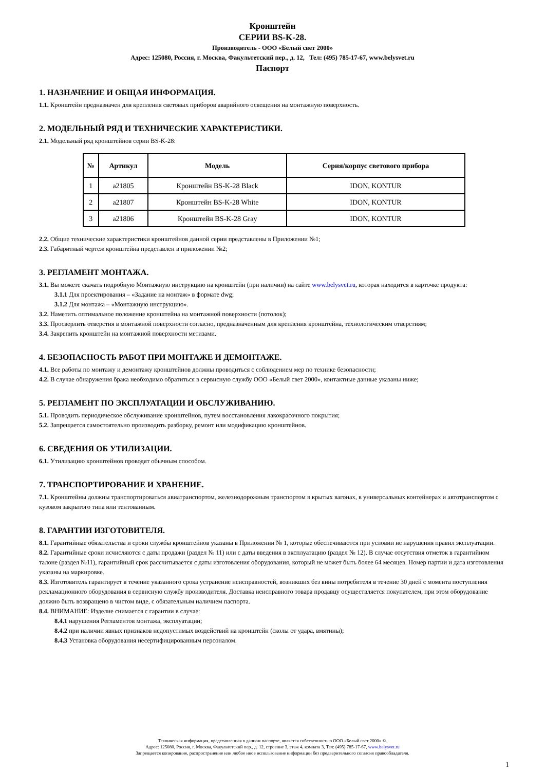Кронштейн
СЕРИИ BS-K-28.
Производитель - ООО «Белый свет 2000»
Адрес: 125080, Россия, г. Москва, Факультетский пер., д. 12, Тел: (495) 785-17-67, www.belysvet.ru
Паспорт
1. НАЗНАЧЕНИЕ И ОБЩАЯ ИНФОРМАЦИЯ.
1.1. Кронштейн предназначен для крепления световых приборов аварийного освещения на монтажную поверхность.
2. МОДЕЛЬНЫЙ РЯД И ТЕХНИЧЕСКИЕ ХАРАКТЕРИСТИКИ.
2.1. Модельный ряд кронштейнов серии BS-K-28:
| № | Артикул | Модель | Серия/корпус светового прибора |
| --- | --- | --- | --- |
| 1 | a21805 | Кронштейн BS-K-28 Black | IDON, KONTUR |
| 2 | a21807 | Кронштейн BS-K-28 White | IDON, KONTUR |
| 3 | a21806 | Кронштейн BS-K-28 Gray | IDON, KONTUR |
2.2. Общие технические характеристики кронштейнов данной серии представлены в Приложении №1;
2.3. Габаритный чертеж кронштейна представлен в приложении №2;
3. РЕГЛАМЕНТ МОНТАЖА.
3.1. Вы можете скачать подробную Монтажную инструкцию на кронштейн (при наличии) на сайте www.belysvet.ru, которая находится в карточке продукта:
3.1.1 Для проектирования – «Задание на монтаж» в формате dwg;
3.1.2 Для монтажа – «Монтажную инструкцию».
3.2. Наметить оптимальное положение кронштейна на монтажной поверхности (потолок);
3.3. Просверлить отверстия в монтажной поверхности согласно, предназначенным для крепления кронштейна, технологическим отверстиям;
3.4. Закрепить кронштейн на монтажной поверхности метизами.
4. БЕЗОПАСНОСТЬ РАБОТ ПРИ МОНТАЖЕ И ДЕМОНТАЖЕ.
4.1. Все работы по монтажу и демонтажу кронштейнов должны проводиться с соблюдением мер по технике безопасности;
4.2. В случае обнаружения брака необходимо обратиться в сервисную службу ООО «Белый свет 2000», контактные данные указаны ниже;
5. РЕГЛАМЕНТ ПО ЭКСПЛУАТАЦИИ И ОБСЛУЖИВАНИЮ.
5.1. Проводить периодическое обслуживание кронштейнов, путем восстановления лакокрасочного покрытия;
5.2. Запрещается самостоятельно производить разборку, ремонт или модификацию кронштейнов.
6. СВЕДЕНИЯ ОБ УТИЛИЗАЦИИ.
6.1. Утилизацию кронштейнов проводят обычным способом.
7. ТРАНСПОРТИРОВАНИЕ И ХРАНЕНИЕ.
7.1. Кронштейны должны транспортироваться авиатранспортом, железнодорожным транспортом в крытых вагонах, в универсальных контейнерах и автотранспортом с кузовом закрытого типа или тентованным.
8. ГАРАНТИИ ИЗГОТОВИТЕЛЯ.
8.1. Гарантийные обязательства и сроки службы кронштейнов указаны в Приложении № 1, которые обеспечиваются при условии не нарушения правил эксплуатации.
8.2. Гарантийные сроки исчисляются с даты продажи (раздел № 11) или с даты введения в эксплуатацию (раздел № 12). В случае отсутствия отметок в гарантийном талоне (раздел №11), гарантийный срок рассчитывается с даты изготовления оборудования, который не может быть более 64 месяцев. Номер партии и дата изготовления указаны на маркировке.
8.3. Изготовитель гарантирует в течение указанного срока устранение неисправностей, возникших без вины потребителя в течение 30 дней с момента поступления рекламационного оборудования в сервисную службу производителя. Доставка неисправного товара продавцу осуществляется покупателем, при этом оборудование должно быть возвращено в чистом виде, с обязательным наличием паспорта.
8.4. ВНИМАНИЕ: Изделие снимается с гарантии в случае:
8.4.1 нарушения Регламентов монтажа, эксплуатации;
8.4.2 при наличии явных признаков недопустимых воздействий на кронштейн (сколы от удара, вмятины);
8.4.3 Установка оборудования несертифицированным персоналом.
Техническая информация, представленная в данном паспорте, является собственностью ООО «Белый свет 2000» ©.
Адрес: 125080, Россия, г. Москва, Факультетский пер., д. 12, строение 3, этаж 4, комната 3, Тел: (495) 785-17-67, www.belysvet.ru
Запрещается копирование, распространение или любое иное использование информации без предварительного согласия правообладателя.
1